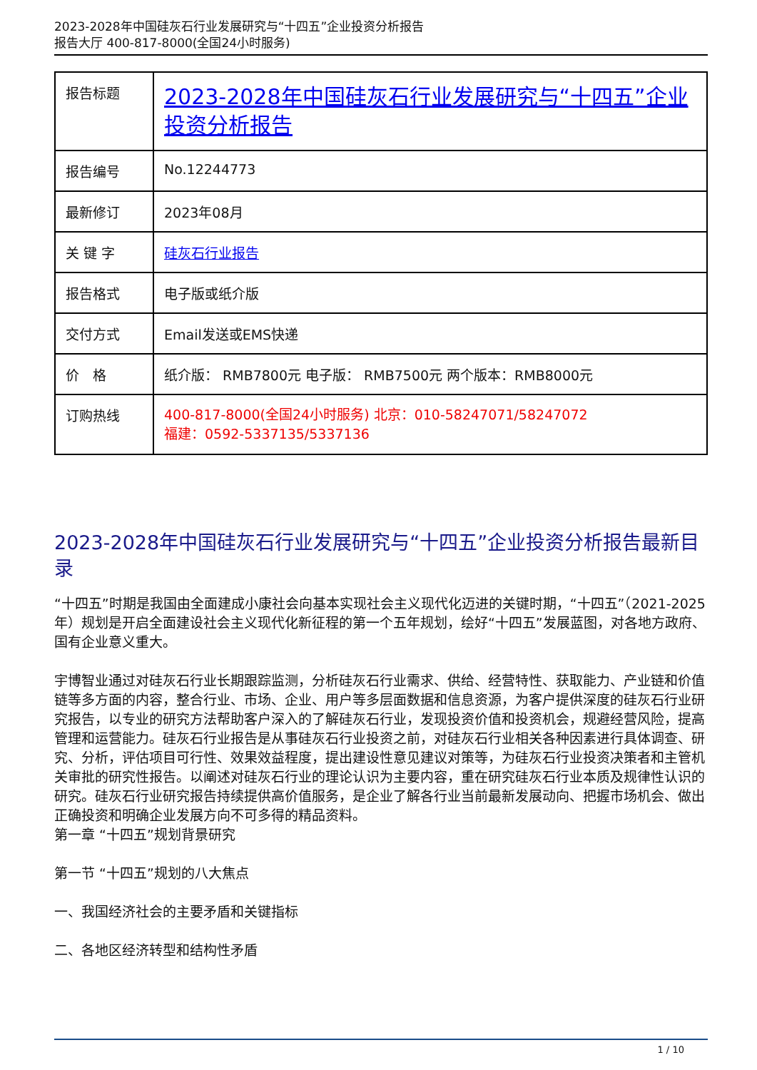2023-2028年中国硅灰石行业发展研究与“十四五”企业投资分析报告
报告大厅 400-817-8000(全国24小时服务)
| 报告标题 | 2023-2028年中国硅灰石行业发展研究与“十四五”企业投资分析报告 |
| 报告编号 | No.12244773 |
| 最新修订 | 2023年08月 |
| 关 键 字 | 硅灰石行业报告 |
| 报告格式 | 电子版或纸介版 |
| 交付方式 | Email发送或EMS快递 |
| 价 格 | 纸介版： RMB7800元 电子版： RMB7500元 两个版本：RMB8000元 |
| 订购热线 | 400-817-8000(全国24小时服务) 北京：010-58247071/58247072 福建：0592-5337135/5337136 |
2023-2028年中国硅灰石行业发展研究与“十四五”企业投资分析报告最新目录
“十四五”时期是我国由全面建成小康社会向基本实现社会主义现代化迈进的关键时期，“十四五”（2021-2025年）规划是开启全面建设社会主义现代化新征程的第一个五年规划，绘好“十四五”发展蓝图，对各地方政府、国有企业意义重大。
宇博智业通过对硅灰石行业长期跟踪监测，分析硅灰石行业需求、供给、经营特性、获取能力、产业链和价值链等多方面的内容，整合行业、市场、企业、用户等多层面数据和信息资源，为客户提供深度的硅灰石行业研究报告，以专业的研究方法帮助客户深入的了解硅灰石行业，发现投资价值和投资机会，规避经营风险，提高管理和运营能力。硅灰石行业报告是从事硅灰石行业投资之前，对硅灰石行业相关各种因素进行具体调查、研究、分析，评估项目可行性、效果效益程度，提出建设性意见建议对策等，为硅灰石行业投资决策者和主管机关审批的研究性报告。以阐述对硅灰石行业的理论认识为主要内容，重在研究硅灰石行业本质及规律性认识的研究。硅灰石行业研究报告持续提供高价值服务，是企业了解各行业当前最新发展动向、把握市场机会、做出正确投资和明确企业发展方向不可多得的精品资料。
第一章 “十四五”规划背景研究
第一节 “十四五”规划的八大焦点
一、我国经济社会的主要矛盾和关键指标
二、各地区经济转型和结构性矛盾
1 / 10